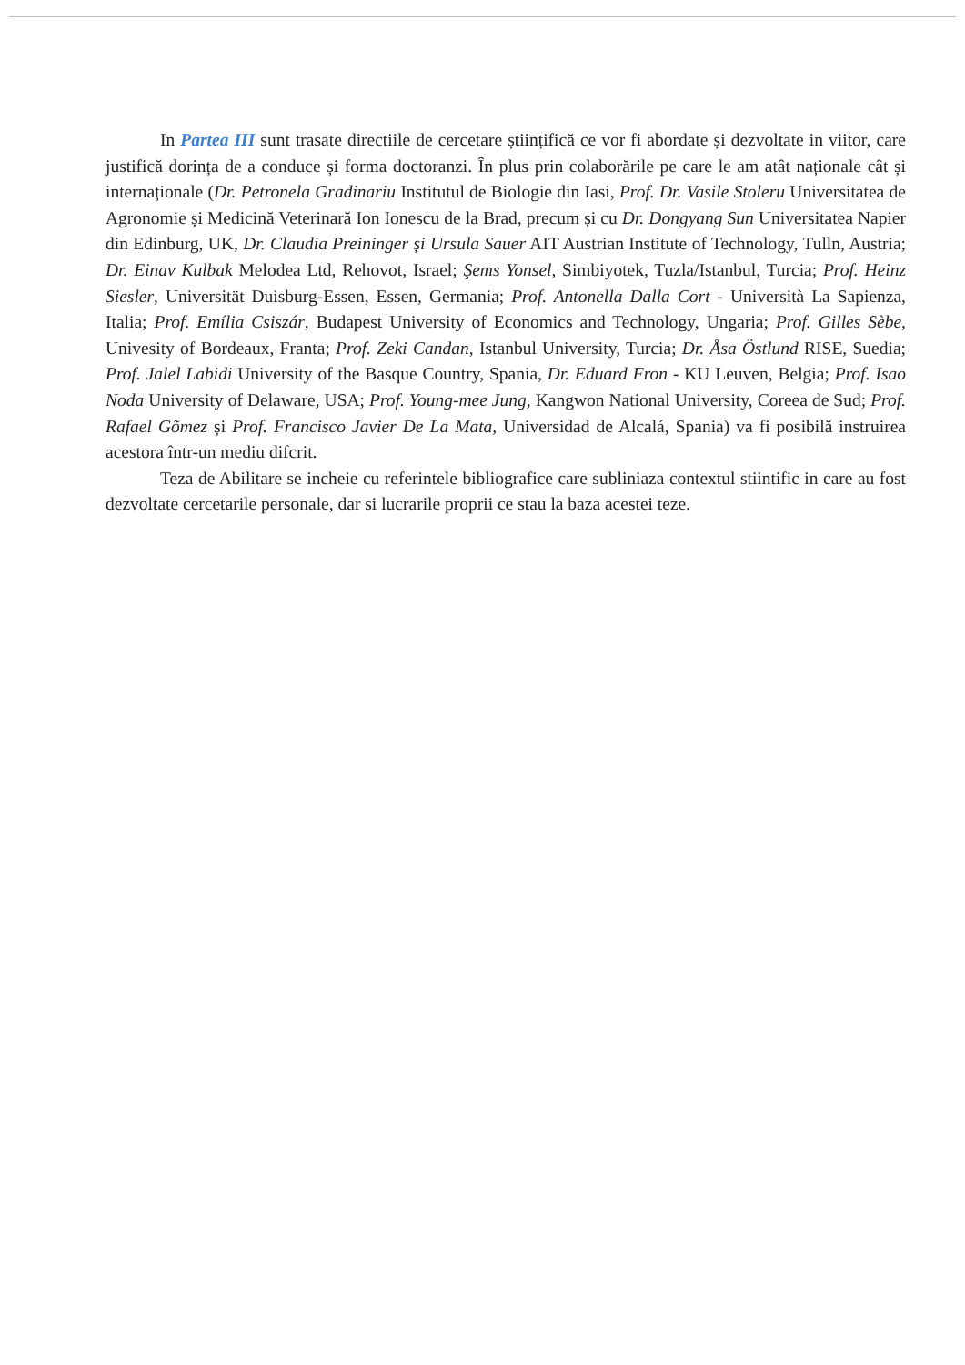In Partea III sunt trasate directiile de cercetare științifică ce vor fi abordate și dezvoltate in viitor, care justifică dorința de a conduce și forma doctoranzi. În plus prin colaborările pe care le am atât naționale cât și internaționale (Dr. Petronela Gradinariu Institutul de Biologie din Iasi, Prof. Dr. Vasile Stoleru Universitatea de Agronomie și Medicină Veterinară Ion Ionescu de la Brad, precum și cu Dr. Dongyang Sun Universitatea Napier din Edinburg, UK, Dr. Claudia Preininger și Ursula Sauer AIT Austrian Institute of Technology, Tulln, Austria; Dr. Einav Kulbak Melodea Ltd, Rehovot, Israel; Şems Yonsel, Simbiyotek, Tuzla/Istanbul, Turcia; Prof. Heinz Siesler, Universität Duisburg-Essen, Essen, Germania; Prof. Antonella Dalla Cort - Università La Sapienza, Italia; Prof. Emília Csiszár, Budapest University of Economics and Technology, Ungaria; Prof. Gilles Sèbe, Univesity of Bordeaux, Franta; Prof. Zeki Candan, Istanbul University, Turcia; Dr. Åsa Östlund RISE, Suedia; Prof. Jalel Labidi University of the Basque Country, Spania, Dr. Eduard Fron - KU Leuven, Belgia; Prof. Isao Noda University of Delaware, USA; Prof. Young-mee Jung, Kangwon National University, Coreea de Sud; Prof. Rafael Gõmez și Prof. Francisco Javier De La Mata, Universidad de Alcalá, Spania) va fi posibilă instruirea acestora într-un mediu difcrit.
Teza de Abilitare se incheie cu referintele bibliografice care subliniaza contextul stiintific in care au fost dezvoltate cercetarile personale, dar si lucrarile proprii ce stau la baza acestei teze.